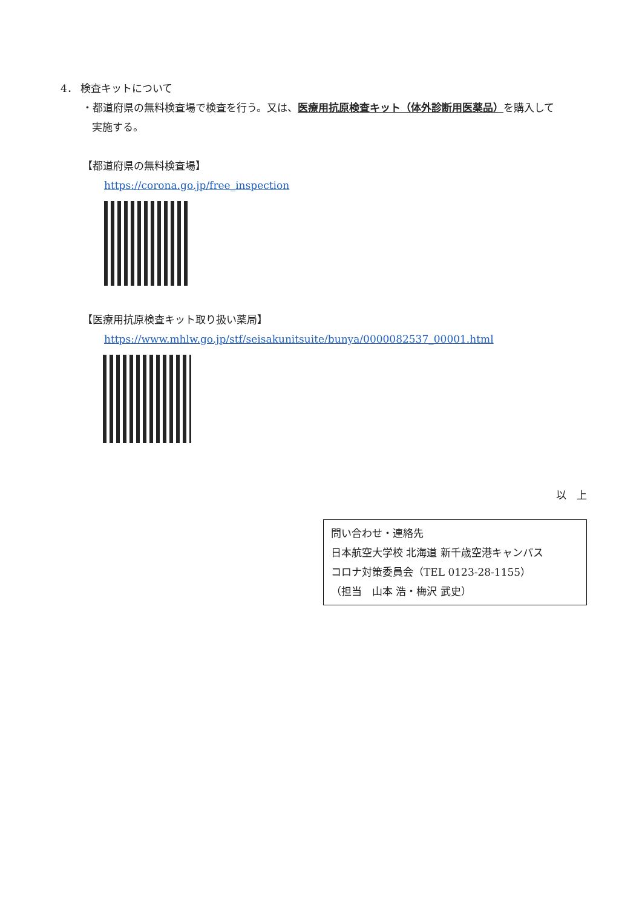4． 検査キットについて
・都道府県の無料検査場で検査を行う。又は、医療用抗原検査キット（体外診断用医薬品）を購入して
実施する。
【都道府県の無料検査場】
https://corona.go.jp/free_inspection
【医療用抗原検査キット取り扱い薬局】
https://www.mhlw.go.jp/stf/seisakunitsuite/bunya/0000082537_00001.html
以　上
問い合わせ・連絡先
日本航空大学校 北海道 新千歳空港キャンパス
コロナ対策委員会（TEL 0123-28-1155）
（担当　山本 浩・梅沢 武史）